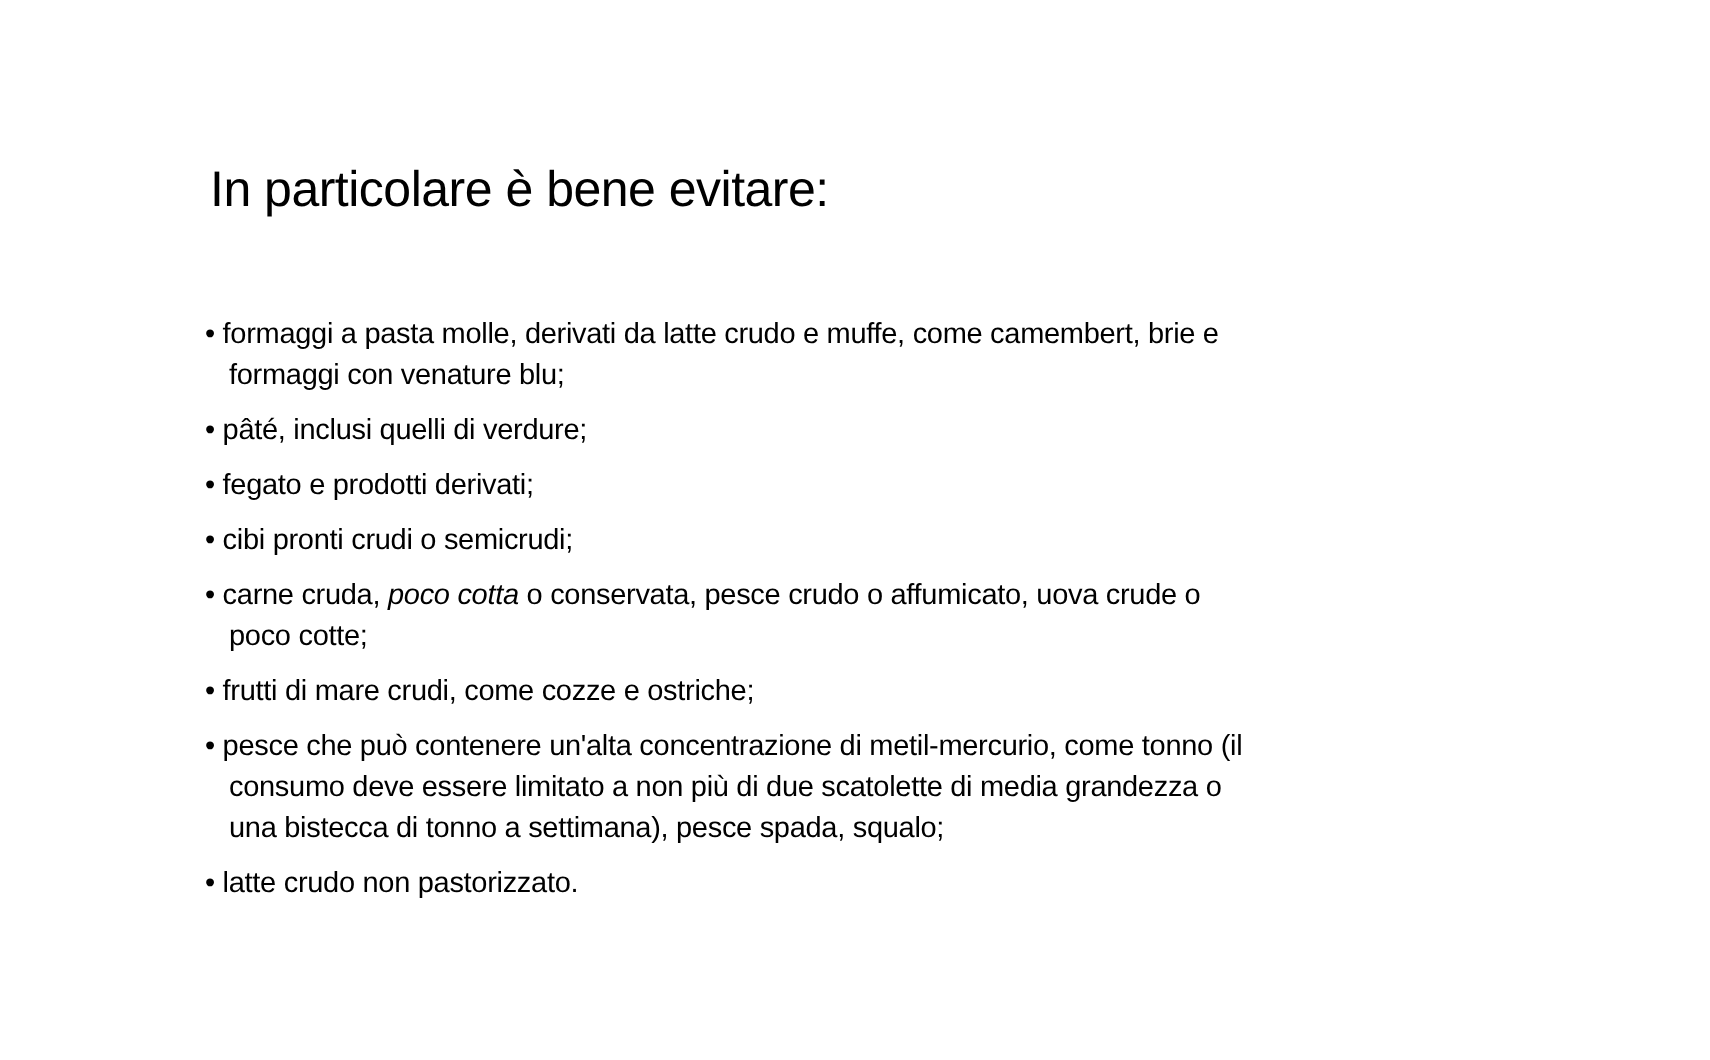In particolare è bene evitare:
• formaggi a pasta molle, derivati da latte crudo e muffe, come camembert, brie e formaggi con venature blu;
• pâté, inclusi quelli di verdure;
• fegato e prodotti derivati;
• cibi pronti crudi o semicrudi;
• carne cruda, poco cotta o conservata, pesce crudo o affumicato, uova crude o poco cotte;
• frutti di mare crudi, come cozze e ostriche;
• pesce che può contenere un'alta concentrazione di metil-mercurio, come tonno (il consumo deve essere limitato a non più di due scatolette di media grandezza o una bistecca di tonno a settimana), pesce spada, squalo;
• latte crudo non pastorizzato.